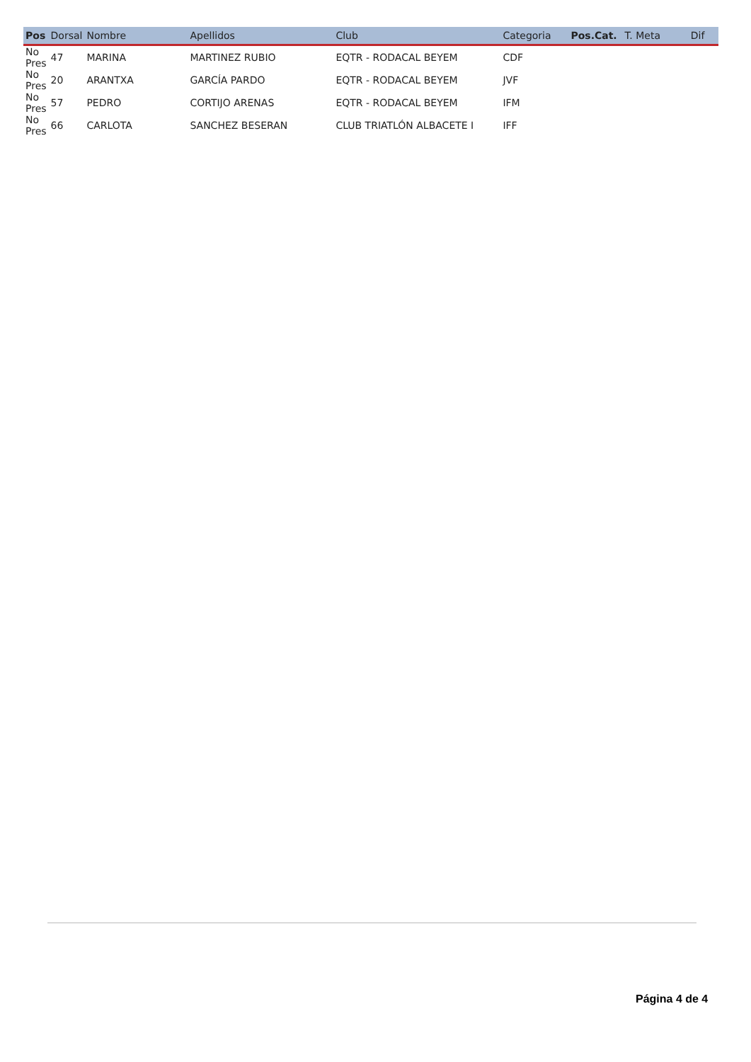| Pos | Dorsal | Nombre | Apellidos | Club | Categoria | Pos.Cat. | T. Meta | Dif |
| --- | --- | --- | --- | --- | --- | --- | --- | --- |
| No Pres | 47 | MARINA | MARTINEZ RUBIO | EQTR - RODACAL BEYEM | CDF | | | |
| No Pres | 20 | ARANTXA | GARCÍA PARDO | EQTR - RODACAL BEYEM | JVF | | | |
| No Pres | 57 | PEDRO | CORTIJO ARENAS | EQTR - RODACAL BEYEM | IFM | | | |
| No Pres | 66 | CARLOTA | SANCHEZ BESERAN | CLUB TRIATLÓN ALBACETE I | IFF | | | |
Página 4 de 4